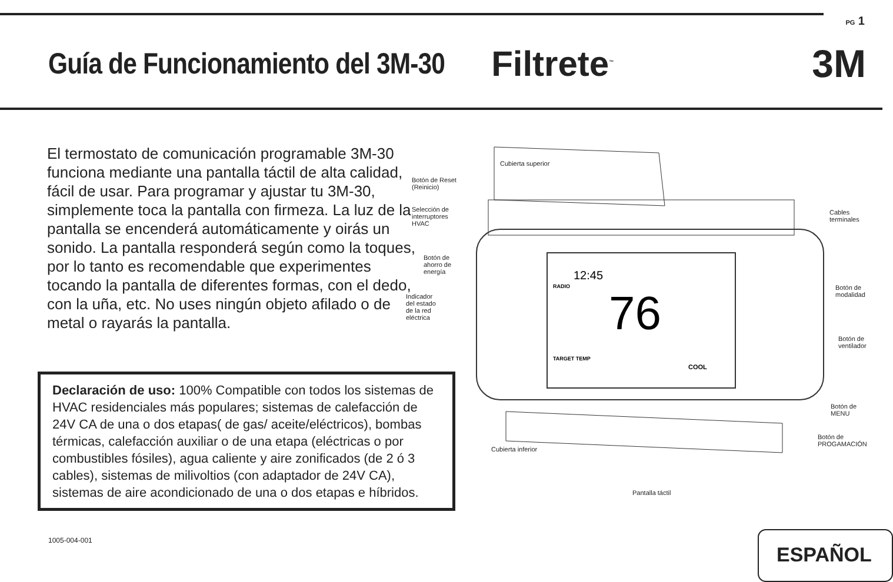PG 1
Guía de Funcionamiento del 3M-30
Filtrete<sup>™</sup> 3M
El termostato de comunicación programable 3M-30 funciona mediante una pantalla táctil de alta calidad, fácil de usar. Para programar y ajustar tu 3M-30, simplemente toca la pantalla con firmeza. La luz de la pantalla se encenderá automáticamente y oirás un sonido. La pantalla responderá según como la toques, por lo tanto es recomendable que experimentes tocando la pantalla de diferentes formas, con el dedo, con la uña, etc. No uses ningún objeto afilado o de metal o rayarás la pantalla.
Declaración de uso: 100% Compatible con todos los sistemas de HVAC residenciales más populares; sistemas de calefacción de 24V CA de una o dos etapas( de gas/ aceite/eléctricos), bombas térmicas, calefacción auxiliar o de una etapa (eléctricas o por combustibles fósiles), agua caliente y aire zonificados (de 2 ó 3 cables), sistemas de milivoltios (con adaptador de 24V CA), sistemas de aire acondicionado de una o dos etapas e híbridos.
76
12:45
COOL
TARGET TEMP
RADIO
Cubierta superior
Botón de Reset
(Reinicio)
Selección de
interruptores
HVAC
Cables
terminales
Botón de
ahorro de
energía
Indicador
del estado
de la red
eléctrica
Botón de
modalidad
Botón de
ventilador
Botón de
MENU
Botón de
PROGAMACIÓN
Cubierta inferior
Pantalla táctil
1005-004-001 ESPAÑOL